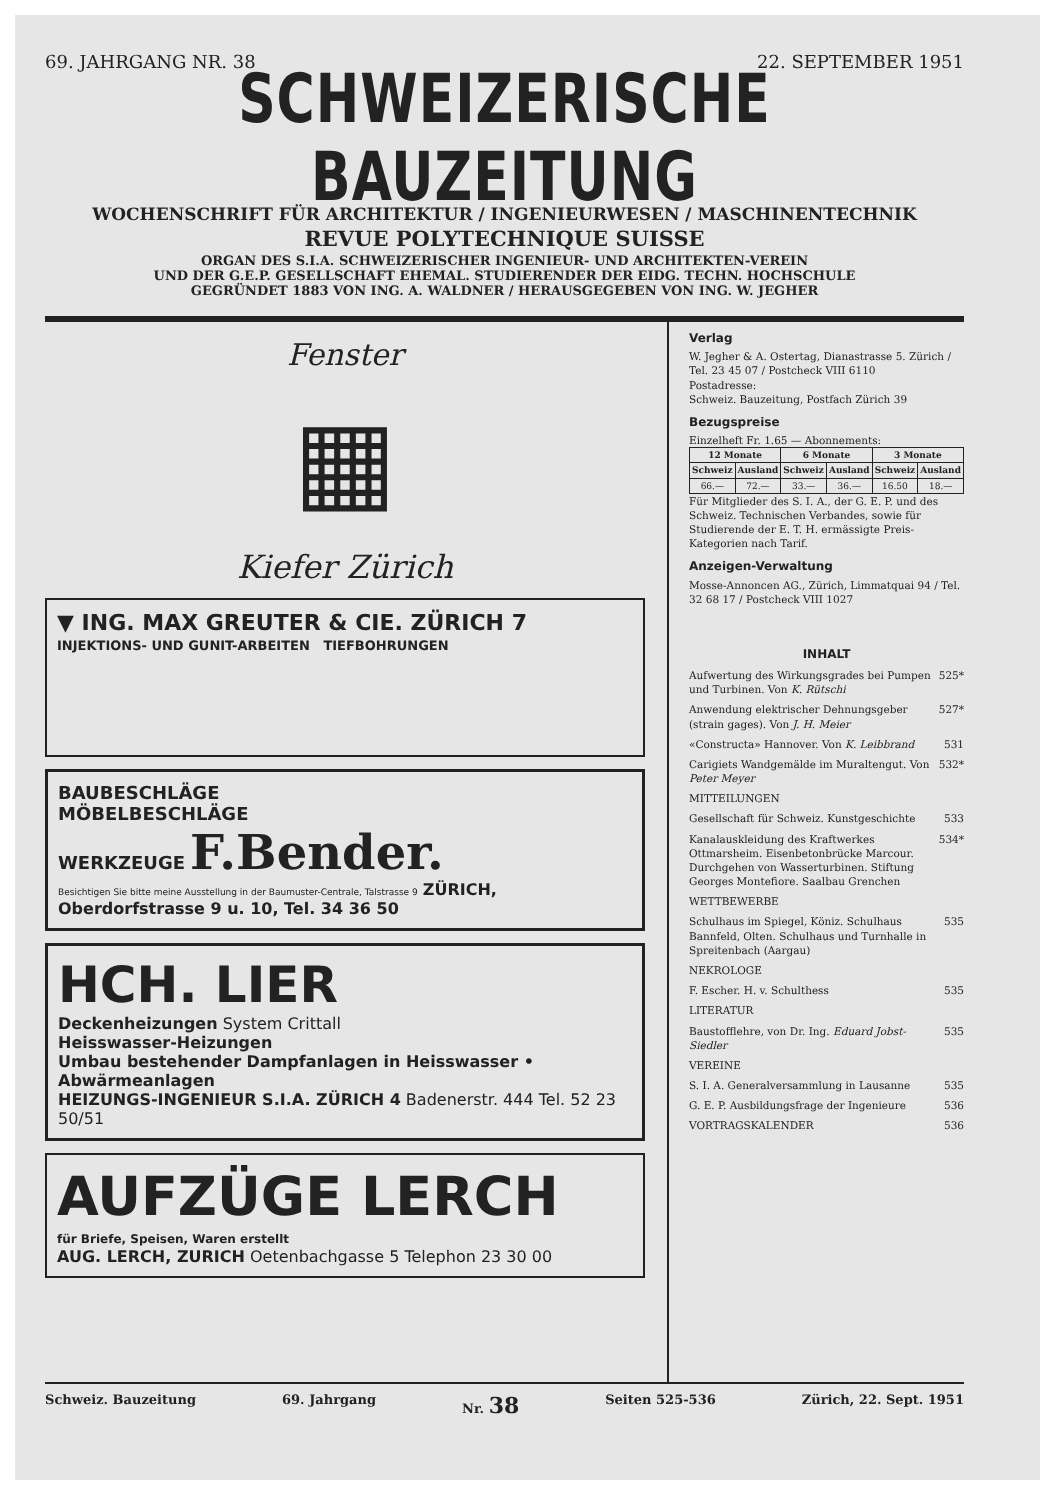69. JAHRGANG NR. 38 22. SEPTEMBER 1951
SCHWEIZERISCHE BAUZEITUNG
WOCHENSCHRIFT FÜR ARCHITEKTUR / INGENIEURWESEN / MASCHINENTECHNIK
REVUE POLYTECHNIQUE SUISSE
ORGAN DES S.I.A. SCHWEIZERISCHER INGENIEUR- UND ARCHITEKTEN-VEREIN
UND DER G.E.P. GESELLSCHAFT EHEMAL. STUDIERENDER DER EIDG. TECHN. HOCHSCHULE
GEGRÜNDET 1883 VON ING. A. WALDNER / HERAUSGEGEBEN VON ING. W. JEGHER
Fenster
▦
Kiefer Zürich
▼ ING. MAX GREUTER & CIE. ZÜRICH 7
INJEKTIONS- UND GUNIT-ARBEITEN TIEFBOHRUNGEN
BAUBESCHLÄGE
MÖBELBESCHLÄGE
WERKZEUGE F.Bender.
Besichtigen Sie bitte meine Ausstellung in der Baumuster-Centrale, Talstrasse 9 ZÜRICH, Oberdorfstrasse 9 u. 10, Tel. 34 36 50
HCH. LIER
Deckenheizungen System Crittall
Heisswasser-Heizungen
Umbau bestehender Dampfanlagen in Heisswasser • Abwärmeanlagen
HEIZUNGS-INGENIEUR S.I.A. ZÜRICH 4 Badenerstr. 444 Tel. 52 23 50/51
AUFZÜGE LERCH
für Briefe, Speisen, Waren erstellt
AUG. LERCH, ZURICH Oetenbachgasse 5 Telephon 23 30 00
Verlag
W. Jegher & A. Ostertag, Dianastrasse 5. Zürich / Tel. 23 45 07 / Postcheck VIII 6110
Postadresse:
Schweiz. Bauzeitung, Postfach Zürich 39
Bezugspreise
Einzelheft Fr. 1.65 — Abonnements:
| 12 Monate | | 6 Monate | | 3 Monate | |
| --- | --- | --- | --- | --- | --- |
| Schweiz | Ausland | Schweiz | Ausland | Schweiz | Ausland |
| 66.— | 72.— | 33.— | 36.— | 16.50 | 18.— |
Für Mitglieder des S. I. A., der G. E. P. und des Schweiz. Technischen Verbandes, sowie für Studierende der E. T. H. ermässigte Preis-Kategorien nach Tarif.
Anzeigen-Verwaltung
Mosse-Annoncen AG., Zürich, Limmatquai 94 / Tel. 32 68 17 / Postcheck VIII 1027
INHALT
Aufwertung des Wirkungsgrades bei Pumpen und Turbinen. Von K. Rütschi 525*
Anwendung elektrischer Dehnungsgeber (strain gages). Von J. H. Meier 527*
«Constructa» Hannover. Von K. Leibbrand 531
Carigiets Wandgemälde im Muraltengut. Von Peter Meyer 532*
MITTEILUNGEN
Gesellschaft für Schweiz. Kunstgeschichte 533
Kanalauskleidung des Kraftwerkes Ottmarsheim. Eisenbetonbrücke Marcour. Durchgehen von Wasserturbinen. Stiftung Georges Montefiore. Saalbau Grenchen 534*
WETTBEWERBE
Schulhaus im Spiegel, Köniz. Schulhaus Bannfeld, Olten. Schulhaus und Turnhalle in Spreitenbach (Aargau) 535
NEKROLOGE
F. Escher. H. v. Schulthess 535
LITERATUR
Baustofflehre, von Dr. Ing. Eduard Jobst-Siedler 535
VEREINE
S. I. A. Generalversammlung in Lausanne 535
G. E. P. Ausbildungsfrage der Ingenieure 536
VORTRAGSKALENDER 536
Schweiz. Bauzeitung 69. Jahrgang Nr. 38 Seiten 525-536 Zürich, 22. Sept. 1951